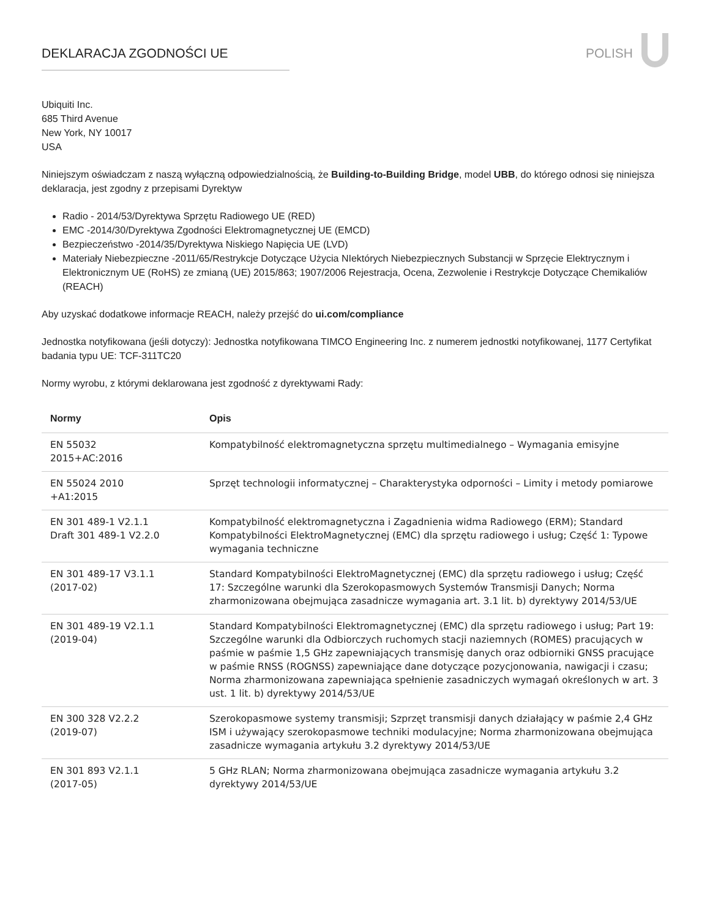DEKLARACJA ZGODNOŚCI UE POLISH
Ubiquiti Inc.
685 Third Avenue
New York, NY 10017
USA
Niniejszym oświadczam z naszą wyłączną odpowiedzialnością, że Building-to-Building Bridge, model UBB, do którego odnosi się niniejsza deklaracja, jest zgodny z przepisami Dyrektyw
Radio - 2014/53/Dyrektywa Sprzętu Radiowego UE (RED)
EMC -2014/30/Dyrektywa Zgodności Elektromagnetycznej UE (EMCD)
Bezpieczeństwo -2014/35/Dyrektywa Niskiego Napięcia UE (LVD)
Materiały Niebezpieczne -2011/65/Restrykcje Dotyczące Użycia NIektórych Niebezpiecznych Substancji w Sprzęcie Elektrycznym i Elektronicznym UE (RoHS) ze zmianą (UE) 2015/863; 1907/2006 Rejestracja, Ocena, Zezwolenie i Restrykcje Dotyczące Chemikaliów (REACH)
Aby uzyskać dodatkowe informacje REACH, należy przejść do ui.com/compliance
Jednostka notyfikowana (jeśli dotyczy): Jednostka notyfikowana TIMCO Engineering Inc. z numerem jednostki notyfikowanej, 1177 Certyfikat badania typu UE: TCF-311TC20
Normy wyrobu, z którymi deklarowana jest zgodność z dyrektywami Rady:
| Normy | Opis |
| --- | --- |
| EN 55032 2015+AC:2016 | Kompatybilność elektromagnetyczna sprzętu multimedialnego – Wymagania emisyjne |
| EN 55024 2010 +A1:2015 | Sprzęt technologii informatycznej – Charakterystyka odporności – Limity i metody pomiarowe |
| EN 301 489-1 V2.1.1 Draft 301 489-1 V2.2.0 | Kompatybilność elektromagnetyczna i Zagadnienia widma Radiowego (ERM); Standard Kompatybilności ElektroMagnetycznej (EMC) dla sprzętu radiowego i usług; Część 1: Typowe wymagania techniczne |
| EN 301 489-17 V3.1.1 (2017-02) | Standard Kompatybilności ElektroMagnetycznej (EMC) dla sprzętu radiowego i usług; Część 17: Szczególne warunki dla Szerokopasmowych Systemów Transmisji Danych; Norma zharmonizowana obejmująca zasadnicze wymagania art. 3.1 lit. b) dyrektywy 2014/53/UE |
| EN 301 489-19 V2.1.1 (2019-04) | Standard Kompatybilności Elektromagnetycznej (EMC) dla sprzętu radiowego i usług; Part 19: Szczególne warunki dla Odbiorczych ruchomych stacji naziemnych (ROMES) pracujących w paśmie w paśmie 1,5 GHz zapewniających transmisję danych oraz odbiorniki GNSS pracujące w paśmie RNSS (ROGNSS) zapewniające dane dotyczące pozycjonowania, nawigacji i czasu; Norma zharmonizowana zapewniająca spełnienie zasadniczych wymagań określonych w art. 3 ust. 1 lit. b) dyrektywy 2014/53/UE |
| EN 300 328 V2.2.2 (2019-07) | Szerokopasmowe systemy transmisji; Szprzęt transmisji danych działający w paśmie 2,4 GHz ISM i używający szerokopasmowe techniki modulacyjne; Norma zharmonizowana obejmująca zasadnicze wymagania artykułu 3.2 dyrektywy 2014/53/UE |
| EN 301 893 V2.1.1 (2017-05) | 5 GHz RLAN; Norma zharmonizowana obejmująca zasadnicze wymagania artykułu 3.2 dyrektywy 2014/53/UE |